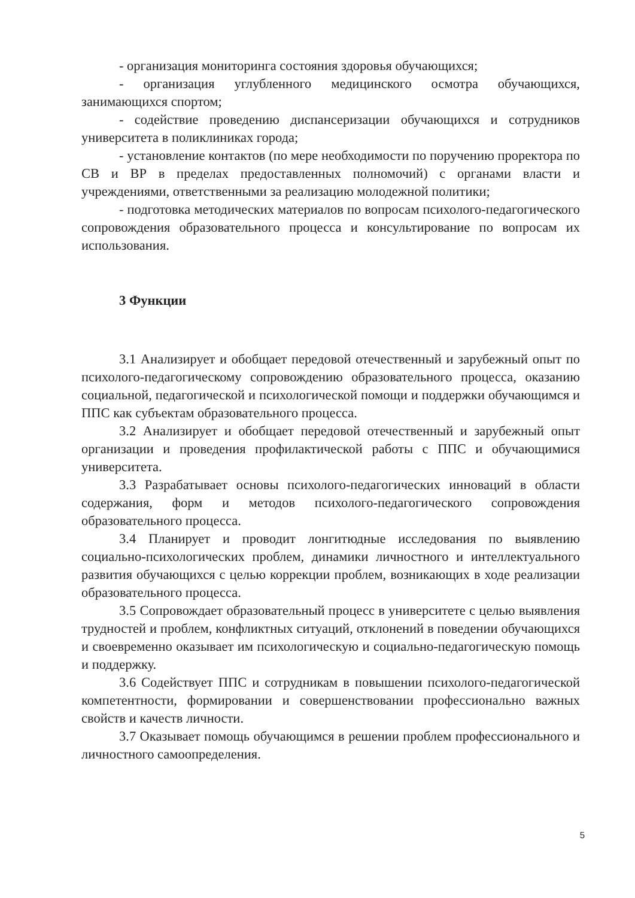- организация мониторинга состояния здоровья обучающихся;
- организация углубленного медицинского осмотра обучающихся, занимающихся спортом;
- содействие проведению диспансеризации обучающихся и сотрудников университета в поликлиниках города;
- установление контактов (по мере необходимости по поручению проректора по СВ и ВР в пределах предоставленных полномочий) с органами власти и учреждениями, ответственными за реализацию молодежной политики;
- подготовка методических материалов по вопросам психолого-педагогического сопровождения образовательного процесса и консультирование по вопросам их использования.
3 Функции
3.1 Анализирует и обобщает передовой отечественный и зарубежный опыт по психолого-педагогическому сопровождению образовательного процесса, оказанию социальной, педагогической и психологической помощи и поддержки обучающимся и ППС как субъектам образовательного процесса.
3.2 Анализирует и обобщает передовой отечественный и зарубежный опыт организации и проведения профилактической работы с ППС и обучающимися университета.
3.3 Разрабатывает основы психолого-педагогических инноваций в области содержания, форм и методов психолого-педагогического сопровождения образовательного процесса.
3.4 Планирует и проводит лонгитюдные исследования по выявлению социально-психологических проблем, динамики личностного и интеллектуального развития обучающихся с целью коррекции проблем, возникающих в ходе реализации образовательного процесса.
3.5 Сопровождает образовательный процесс в университете с целью выявления трудностей и проблем, конфликтных ситуаций, отклонений в поведении обучающихся и своевременно оказывает им психологическую и социально-педагогическую помощь и поддержку.
3.6 Содействует ППС и сотрудникам в повышении психолого-педагогической компетентности, формировании и совершенствовании профессионально важных свойств и качеств личности.
3.7 Оказывает помощь обучающимся в решении проблем профессионального и личностного самоопределения.
5